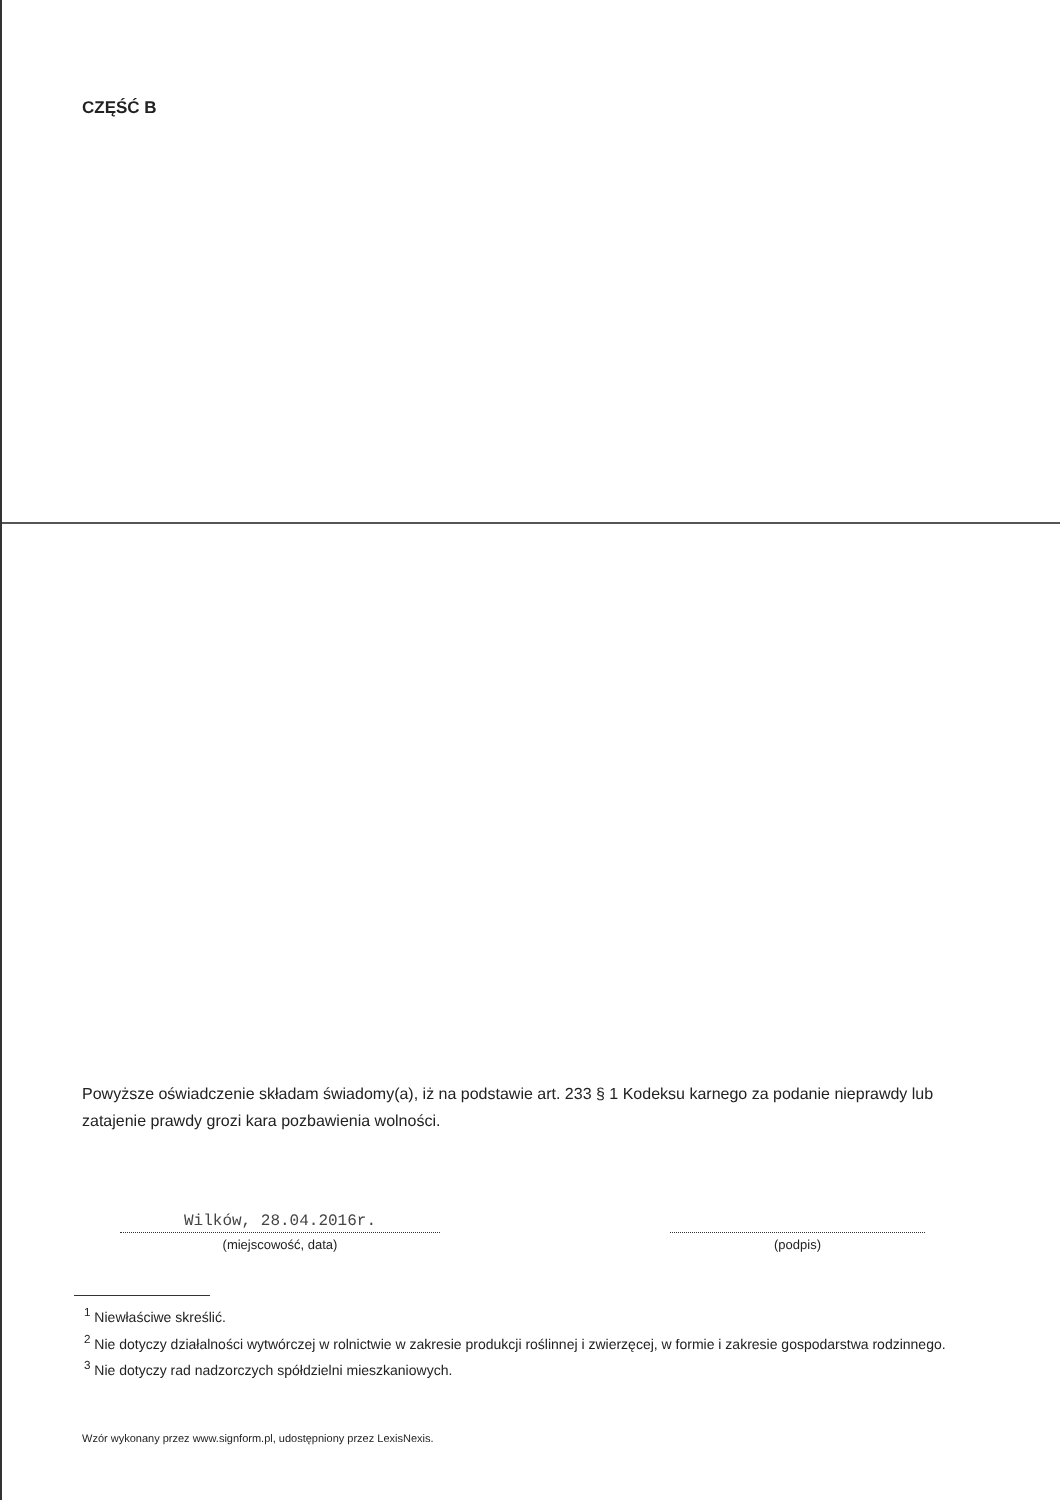CZĘŚĆ B
Powyższe oświadczenie składam świadomy(a), iż na podstawie art. 233 § 1 Kodeksu karnego za podanie nieprawdy lub zatajenie prawdy grozi kara pozbawienia wolności.
Wilków, 28.04.2016r.
(miejscowość, data)
(podpis)
<sup>1</sup> Niewłaściwe skreślić.
<sup>2</sup> Nie dotyczy działalności wytwórczej w rolnictwie w zakresie produkcji roślinnej i zwierzęcej, w formie i zakresie gospodarstwa rodzinnego.
<sup>3</sup> Nie dotyczy rad nadzorczych spółdzielni mieszkaniowych.
Wzór wykonany przez www.signform.pl, udostępniony przez LexisNexis.